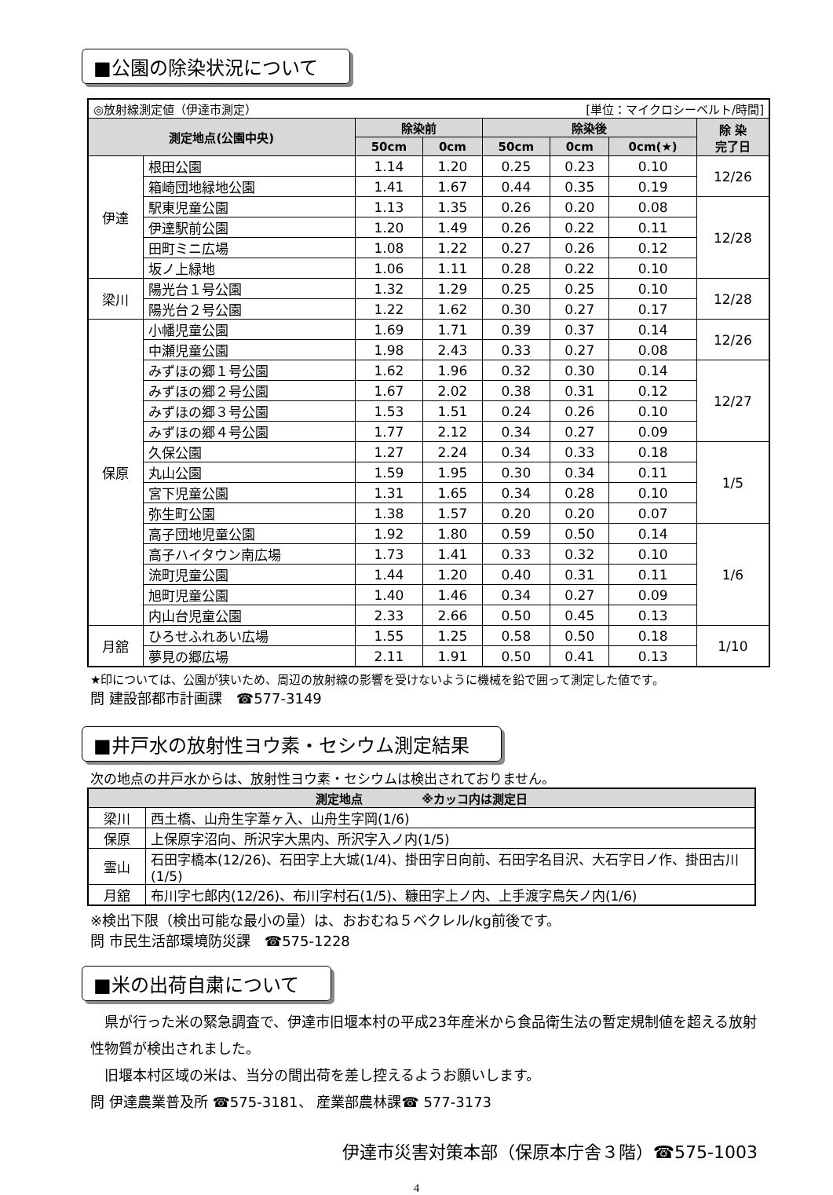■公園の除染状況について
| ◎放射線測定値（伊達市測定） [単位：マイクロシーベルト/時間] | | | | | | | |
| 測定地点(公園中央) | | 除染前 | | 除染後 | | | 除 染 完了日 |
| | | 50cm | 0cm | 50cm | 0cm | 0cm(★) | |
| 伊達 | 根田公園 | 1.14 | 1.20 | 0.25 | 0.23 | 0.10 | 12/26 |
| | 箱崎団地緑地公園 | 1.41 | 1.67 | 0.44 | 0.35 | 0.19 | |
| | 駅東児童公園 | 1.13 | 1.35 | 0.26 | 0.20 | 0.08 | 12/28 |
| | 伊達駅前公園 | 1.20 | 1.49 | 0.26 | 0.22 | 0.11 | |
| | 田町ミニ広場 | 1.08 | 1.22 | 0.27 | 0.26 | 0.12 | |
| | 坂ノ上緑地 | 1.06 | 1.11 | 0.28 | 0.22 | 0.10 | |
| 梁川 | 陽光台１号公園 | 1.32 | 1.29 | 0.25 | 0.25 | 0.10 | 12/28 |
| | 陽光台２号公園 | 1.22 | 1.62 | 0.30 | 0.27 | 0.17 | |
| 保原 | 小幡児童公園 | 1.69 | 1.71 | 0.39 | 0.37 | 0.14 | 12/26 |
| | 中瀬児童公園 | 1.98 | 2.43 | 0.33 | 0.27 | 0.08 | |
| | みずほの郷１号公園 | 1.62 | 1.96 | 0.32 | 0.30 | 0.14 | 12/27 |
| | みずほの郷２号公園 | 1.67 | 2.02 | 0.38 | 0.31 | 0.12 | |
| | みずほの郷３号公園 | 1.53 | 1.51 | 0.24 | 0.26 | 0.10 | |
| | みずほの郷４号公園 | 1.77 | 2.12 | 0.34 | 0.27 | 0.09 | |
| | 久保公園 | 1.27 | 2.24 | 0.34 | 0.33 | 0.18 | 1/5 |
| | 丸山公園 | 1.59 | 1.95 | 0.30 | 0.34 | 0.11 | |
| | 宮下児童公園 | 1.31 | 1.65 | 0.34 | 0.28 | 0.10 | |
| | 弥生町公園 | 1.38 | 1.57 | 0.20 | 0.20 | 0.07 | |
| | 高子団地児童公園 | 1.92 | 1.80 | 0.59 | 0.50 | 0.14 | 1/6 |
| | 高子ハイタウン南広場 | 1.73 | 1.41 | 0.33 | 0.32 | 0.10 | |
| | 流町児童公園 | 1.44 | 1.20 | 0.40 | 0.31 | 0.11 | |
| | 旭町児童公園 | 1.40 | 1.46 | 0.34 | 0.27 | 0.09 | |
| | 内山台児童公園 | 2.33 | 2.66 | 0.50 | 0.45 | 0.13 | |
| 月舘 | ひろせふれあい広場 | 1.55 | 1.25 | 0.58 | 0.50 | 0.18 | 1/10 |
| | 夢見の郷広場 | 2.11 | 1.91 | 0.50 | 0.41 | 0.13 | |
★印については、公園が狭いため、周辺の放射線の影響を受けないように機械を鉛で囲って測定した値です。
問 建設部都市計画課　☎577-3149
■井戸水の放射性ヨウ素・セシウム測定結果
次の地点の井戸水からは、放射性ヨウ素・セシウムは検出されておりません。
| 測定地点 ※カッコ内は測定日 | |
| --- | --- |
| 梁川 | 西土橋、山舟生字葦ヶ入、山舟生字岡(1/6) |
| 保原 | 上保原字沼向、所沢字大黒内、所沢字入ノ内(1/5) |
| 霊山 | 石田字橋本(12/26)、石田字上大城(1/4)、掛田字日向前、石田字名目沢、大石字日ノ作、掛田古川(1/5) |
| 月舘 | 布川字七郎内(12/26)、布川字村石(1/5)、糠田字上ノ内、上手渡字鳥矢ノ内(1/6) |
※検出下限（検出可能な最小の量）は、おおむね５ベクレル/kg前後です。
問 市民生活部環境防災課　☎575-1228
■米の出荷自粛について
　県が行った米の緊急調査で、伊達市旧堰本村の平成23年産米から食品衛生法の暫定規制値を超える放射性物質が検出されました。
　旧堰本村区域の米は、当分の間出荷を差し控えるようお願いします。
問 伊達農業普及所 ☎575-3181、 産業部農林課☎ 577-3173
伊達市災害対策本部（保原本庁舎３階）☎575-1003
4